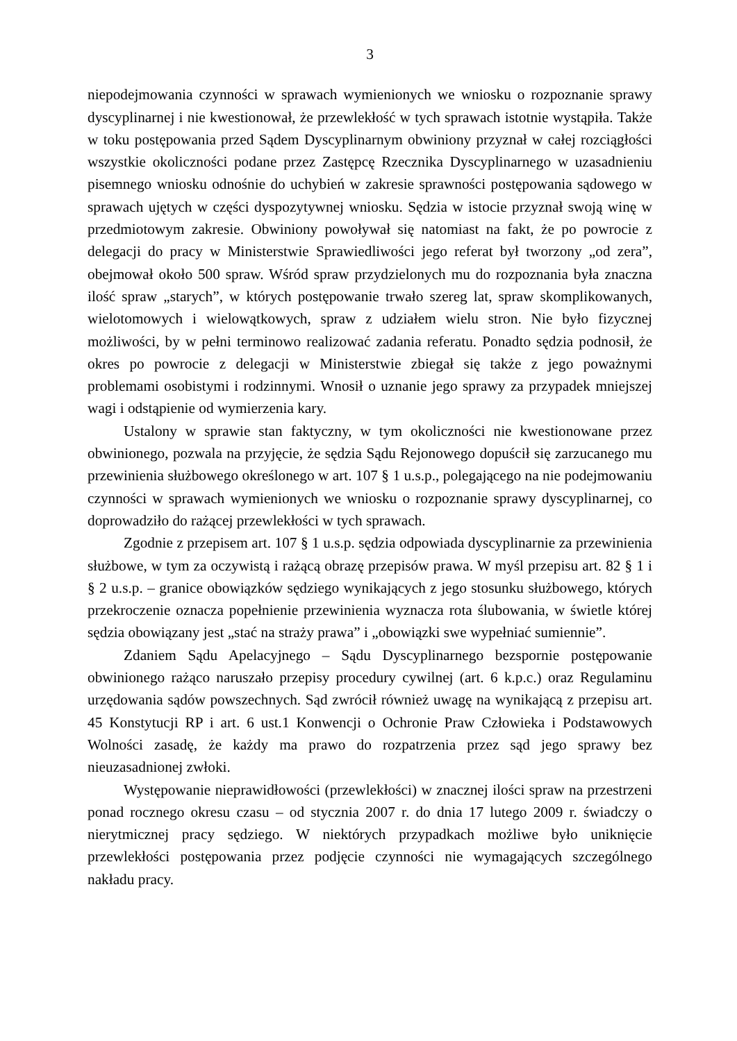3
niepodejmowania czynności w sprawach wymienionych we wniosku o rozpoznanie sprawy dyscyplinarnej i nie kwestionował, że przewlekłość w tych sprawach istotnie wystąpiła. Także w toku postępowania przed Sądem Dyscyplinarnym obwiniony przyznał w całej rozciągłości wszystkie okoliczności podane przez Zastępcę Rzecznika Dyscyplinarnego w uzasadnieniu pisemnego wniosku odnośnie do uchybień w zakresie sprawności postępowania sądowego w sprawach ujętych w części dyspozytywnej wniosku. Sędzia w istocie przyznał swoją winę w przedmiotowym zakresie. Obwiniony powoływał się natomiast na fakt, że po powrocie z delegacji do pracy w Ministerstwie Sprawiedliwości jego referat był tworzony „od zera”, obejmował około 500 spraw. Wśród spraw przydzielonych mu do rozpoznania była znaczna ilość spraw „starych”, w których postępowanie trwało szereg lat, spraw skomplikowanych, wielotomowych i wielowątkowych, spraw z udziałem wielu stron. Nie było fizycznej możliwości, by w pełni terminowo realizować zadania referatu. Ponadto sędzia podnosił, że okres po powrocie z delegacji w Ministerstwie zbiegał się także z jego poważnymi problemami osobistymi i rodzinnymi. Wnosił o uznanie jego sprawy za przypadek mniejszej wagi i odstąpienie od wymierzenia kary.
Ustalony w sprawie stan faktyczny, w tym okoliczności nie kwestionowane przez obwinionego, pozwala na przyjęcie, że sędzia Sądu Rejonowego dopuścił się zarzucanego mu przewinienia służbowego określonego w art. 107 § 1 u.s.p., polegającego na nie podejmowaniu czynności w sprawach wymienionych we wniosku o rozpoznanie sprawy dyscyplinarnej, co doprowadziło do rażącej przewlekłości w tych sprawach.
Zgodnie z przepisem art. 107 § 1 u.s.p. sędzia odpowiada dyscyplinarnie za przewinienia służbowe, w tym za oczywistą i rażącą obrazę przepisów prawa. W myśl przepisu art. 82 § 1 i § 2 u.s.p. – granice obowiązków sędziego wynikających z jego stosunku służbowego, których przekroczenie oznacza popełnienie przewinienia wyznacza rota ślubowania, w świetle której sędzia obowiązany jest „stać na straży prawa” i „obowiązki swe wypełniać sumiennie”.
Zdaniem Sądu Apelacyjnego – Sądu Dyscyplinarnego bezspornie postępowanie obwinionego rażąco naruszało przepisy procedury cywilnej (art. 6 k.p.c.) oraz Regulaminu urzędowania sądów powszechnych. Sąd zwrócił również uwagę na wynikającą z przepisu art. 45 Konstytucji RP i art. 6 ust.1 Konwencji o Ochronie Praw Człowieka i Podstawowych Wolności zasadę, że każdy ma prawo do rozpatrzenia przez sąd jego sprawy bez nieuzasadnionej zwłoki.
Występowanie nieprawidłowości (przewlekłości) w znacznej ilości spraw na przestrzeni ponad rocznego okresu czasu – od stycznia 2007 r. do dnia 17 lutego 2009 r. świadczy o nierytmicznej pracy sędziego. W niektórych przypadkach możliwe było uniknięcie przewlekłości postępowania przez podjęcie czynności nie wymagających szczególnego nakładu pracy.